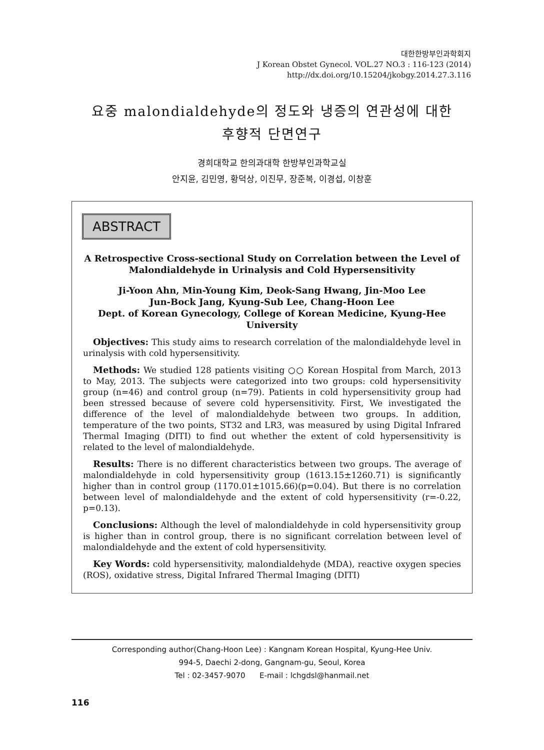대한한방부인과학회지
J Korean Obstet Gynecol. VOL.27 NO.3 : 116-123 (2014)
http://dx.doi.org/10.15204/jkobgy.2014.27.3.116
요중 malondialdehyde의 정도와 냉증의 연관성에 대한
후향적 단면연구
경희대학교 한의과대학 한방부인과학교실
안지윤, 김민영, 황덕상, 이진무, 장준복, 이경섭, 이창훈
ABSTRACT
A Retrospective Cross-sectional Study on Correlation between the Level of
Malondialdehyde in Urinalysis and Cold Hypersensitivity
Ji-Yoon Ahn, Min-Young Kim, Deok-Sang Hwang, Jin-Moo Lee
Jun-Bock Jang, Kyung-Sub Lee, Chang-Hoon Lee
Dept. of Korean Gynecology, College of Korean Medicine, Kyung-Hee University
Objectives: This study aims to research correlation of the malondialdehyde level in urinalysis with cold hypersensitivity.
Methods: We studied 128 patients visiting ○○ Korean Hospital from March, 2013 to May, 2013. The subjects were categorized into two groups: cold hypersensitivity group (n=46) and control group (n=79). Patients in cold hypersensitivity group had been stressed because of severe cold hypersensitivity. First, We investigated the difference of the level of malondialdehyde between two groups. In addition, temperature of the two points, ST32 and LR3, was measured by using Digital Infrared Thermal Imaging (DITI) to find out whether the extent of cold hypersensitivity is related to the level of malondialdehyde.
Results: There is no different characteristics between two groups. The average of malondialdehyde in cold hypersensitivity group (1613.15±1260.71) is significantly higher than in control group (1170.01±1015.66)(p=0.04). But there is no correlation between level of malondialdehyde and the extent of cold hypersensitivity (r=-0.22, p=0.13).
Conclusions: Although the level of malondialdehyde in cold hypersensitivity group is higher than in control group, there is no significant correlation between level of malondialdehyde and the extent of cold hypersensitivity.
Key Words: cold hypersensitivity, malondialdehyde (MDA), reactive oxygen species (ROS), oxidative stress, Digital Infrared Thermal Imaging (DITI)
Corresponding author(Chang-Hoon Lee) : Kangnam Korean Hospital, Kyung-Hee Univ.
994-5, Daechi 2-dong, Gangnam-gu, Seoul, Korea
Tel : 02-3457-9070 E-mail : lchgdsl@hanmail.net
116